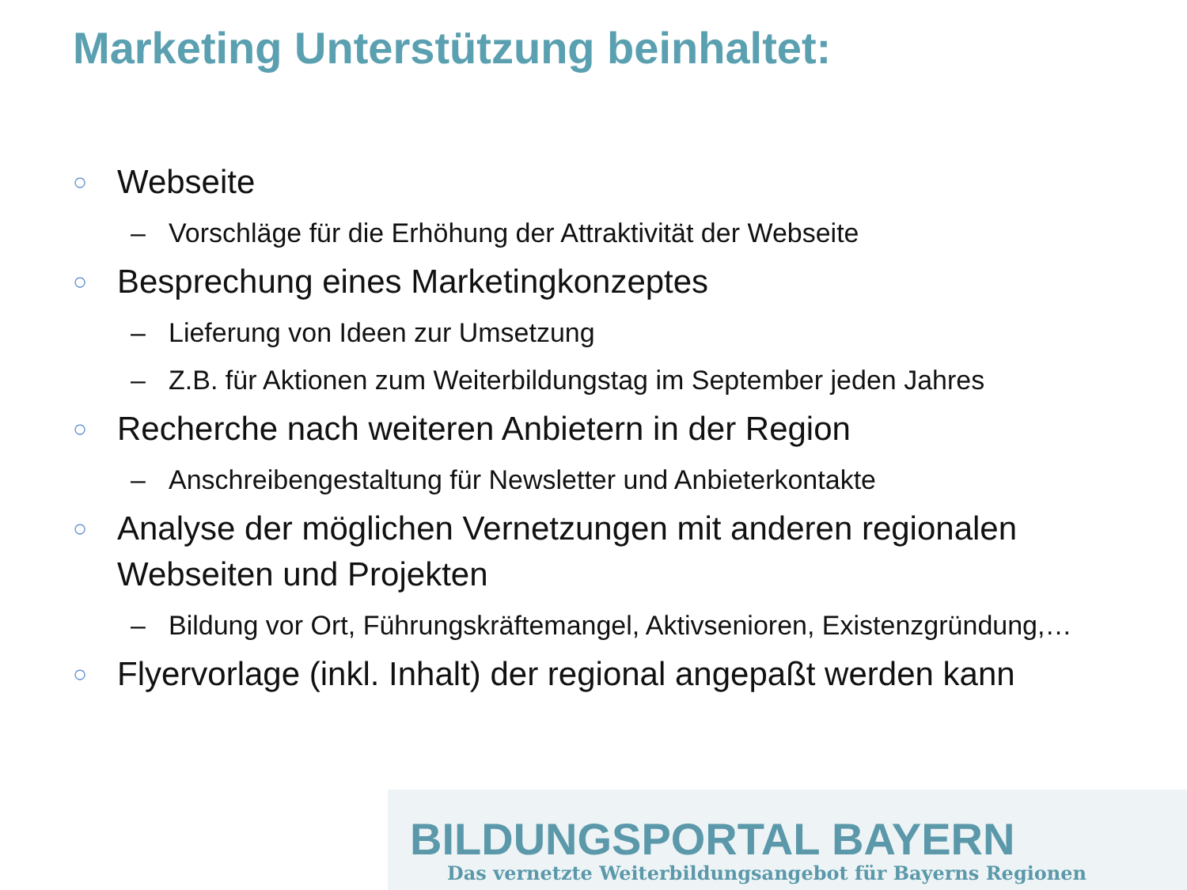Marketing Unterstützung beinhaltet:
○ Webseite
– Vorschläge für die Erhöhung der Attraktivität der Webseite
○ Besprechung eines Marketingkonzeptes
– Lieferung von Ideen zur Umsetzung
– Z.B. für Aktionen zum Weiterbildungstag im September jeden Jahres
○ Recherche nach weiteren Anbietern in der Region
– Anschreibengestaltung für Newsletter und Anbieterkontakte
○ Analyse der möglichen Vernetzungen mit anderen regionalen Webseiten und Projekten
– Bildung vor Ort, Führungskräftemangel, Aktivsenioren, Existenzgründung,…
○ Flyervorlage (inkl. Inhalt) der regional angepaßt werden kann
BILDUNGSPORTAL BAYERN
Das vernetzte Weiterbildungsangebot für Bayerns Regionen